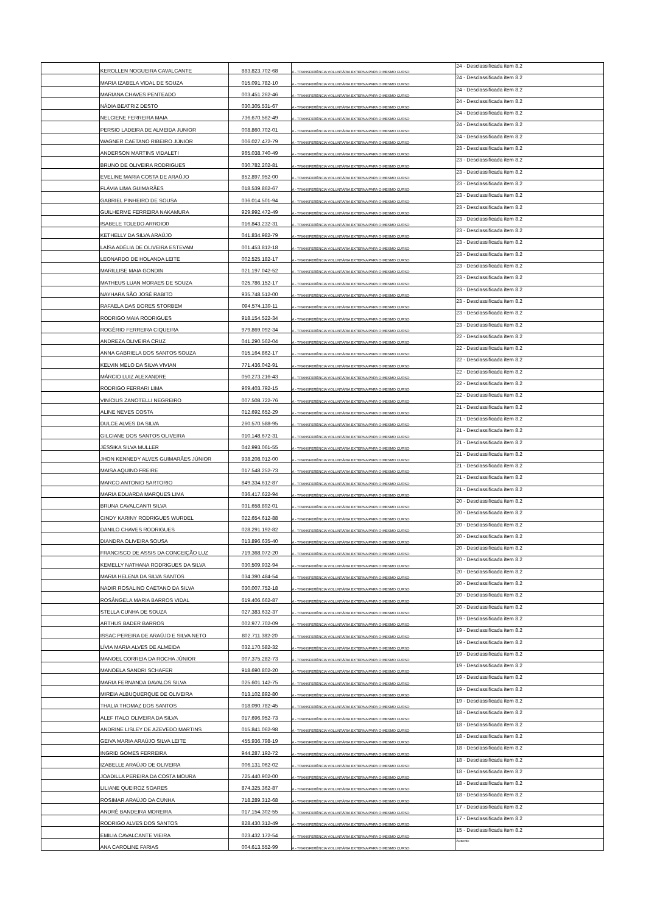| | KEROLLEN NOGUEIRA CAVALCANTE | 883.823.702-68 | A - TRANSFERÊNCIA VOLUNTÁRIA EXTERNA PARA O MESMO CURSO | 24 - Desclassificada item 8.2 |
| | MARIA IZABELA VIDAL DE SOUZA | 015.091.782-10 | A - TRANSFERÊNCIA VOLUNTÁRIA EXTERNA PARA O MESMO CURSO | 24 - Desclassificada item 8.2 |
| | MARIANA CHAVES PENTEADO | 003.451.262-46 | A - TRANSFERÊNCIA VOLUNTÁRIA EXTERNA PARA O MESMO CURSO | 24 - Desclassificada item 8.2 |
| | NÁDIA BEATRIZ DESTO | 030.305.531-67 | A - TRANSFERÊNCIA VOLUNTÁRIA EXTERNA PARA O MESMO CURSO | 24 - Desclassificada item 8.2 |
| | NELCIENE FERREIRA MAIA | 736.670.562-49 | A - TRANSFERÊNCIA VOLUNTÁRIA EXTERNA PARA O MESMO CURSO | 24 - Desclassificada item 8.2 |
| | PERSIO LADEIRA DE ALMEIDA JUNIOR | 008.860.702-01 | A - TRANSFERÊNCIA VOLUNTÁRIA EXTERNA PARA O MESMO CURSO | 24 - Desclassificada item 8.2 |
| | WAGNER CAETANO RIBEIRO JÚNIOR | 006.027.472-79 | A - TRANSFERÊNCIA VOLUNTÁRIA EXTERNA PARA O MESMO CURSO | 24 - Desclassificada item 8.2 |
| | ANDERSON MARTINS VIDALETI | 965.038.740-49 | A - TRANSFERÊNCIA VOLUNTÁRIA EXTERNA PARA O MESMO CURSO | 23 - Desclassificada item 8.2 |
| | BRUNO DE OLIVEIRA RODRIGUES | 030.782.202-81 | A - TRANSFERÊNCIA VOLUNTÁRIA EXTERNA PARA O MESMO CURSO | 23 - Desclassificada item 8.2 |
| | EVELINE MARIA COSTA DE ARAÚJO | 852.897.952-00 | A - TRANSFERÊNCIA VOLUNTÁRIA EXTERNA PARA O MESMO CURSO | 23 - Desclassificada item 8.2 |
| | FLÁVIA LIMA GUIMARÃES | 018.539.862-67 | A - TRANSFERÊNCIA VOLUNTÁRIA EXTERNA PARA O MESMO CURSO | 23 - Desclassificada item 8.2 |
| | GABRIEL PINHEIRO DE SOUSA | 036.014.501-94 | A - TRANSFERÊNCIA VOLUNTÁRIA EXTERNA PARA O MESMO CURSO | 23 - Desclassificada item 8.2 |
| | GUILHERME FERREIRA NAKAMURA | 929.992.472-49 | A - TRANSFERÊNCIA VOLUNTÁRIA EXTERNA PARA O MESMO CURSO | 23 - Desclassificada item 8.2 |
| | ISABELE TOLEDO ARROIO0 | 016.843.232-31 | A - TRANSFERÊNCIA VOLUNTÁRIA EXTERNA PARA O MESMO CURSO | 23 - Desclassificada item 8.2 |
| | KETHELLY DA SILVA ARAÚJO | 041.834.982-79 | A - TRANSFERÊNCIA VOLUNTÁRIA EXTERNA PARA O MESMO CURSO | 23 - Desclassificada item 8.2 |
| | LAÍSA ADÉLIA DE OLIVEIRA ESTEVAM | 001.453.812-18 | A - TRANSFERÊNCIA VOLUNTÁRIA EXTERNA PARA O MESMO CURSO | 23 - Desclassificada item 8.2 |
| | LEONARDO DE HOLANDA LEITE | 002.525.182-17 | A - TRANSFERÊNCIA VOLUNTÁRIA EXTERNA PARA O MESMO CURSO | 23 - Desclassificada item 8.2 |
| | MARILLISE MAIA GONDIN | 021.197.042-52 | A - TRANSFERÊNCIA VOLUNTÁRIA EXTERNA PARA O MESMO CURSO | 23 - Desclassificada item 8.2 |
| | MATHEUS LUAN MORAES DE SOUZA | 025.786.152-17 | A - TRANSFERÊNCIA VOLUNTÁRIA EXTERNA PARA O MESMO CURSO | 23 - Desclassificada item 8.2 |
| | NAYHARA SÃO JOSÉ RABITO | 935.748.512-00 | A - TRANSFERÊNCIA VOLUNTÁRIA EXTERNA PARA O MESMO CURSO | 23 - Desclassificada item 8.2 |
| | RAFAELA DAS DORES STORBEM | 094.574.139-11 | A - TRANSFERÊNCIA VOLUNTÁRIA EXTERNA PARA O MESMO CURSO | 23 - Desclassificada item 8.2 |
| | RODRIGO MAIA RODRIGUES | 918.154.522-34 | A - TRANSFERÊNCIA VOLUNTÁRIA EXTERNA PARA O MESMO CURSO | 23 - Desclassificada item 8.2 |
| | ROGÉRIO FERREIRA CIQUEIRA | 979.869.092-34 | A - TRANSFERÊNCIA VOLUNTÁRIA EXTERNA PARA O MESMO CURSO | 23 - Desclassificada item 8.2 |
| | ANDREZA OLIVEIRA CRUZ | 041.290.562-04 | A - TRANSFERÊNCIA VOLUNTÁRIA EXTERNA PARA O MESMO CURSO | 22 - Desclassificada item 8.2 |
| | ANNA GABRIELA DOS SANTOS SOUZA | 015.164.862-17 | A - TRANSFERÊNCIA VOLUNTÁRIA EXTERNA PARA O MESMO CURSO | 22 - Desclassificada item 8.2 |
| | KELVIN MELO DA SILVA VIVIAN | 771.436.042-91 | A - TRANSFERÊNCIA VOLUNTÁRIA EXTERNA PARA O MESMO CURSO | 22 - Desclassificada item 8.2 |
| | MÁRCIO LUIZ ALEXANDRE | 050.273.216-43 | A - TRANSFERÊNCIA VOLUNTÁRIA EXTERNA PARA O MESMO CURSO | 22 - Desclassificada item 8.2 |
| | RODRIGO FERRARI LIMA | 969.403.792-15 | A - TRANSFERÊNCIA VOLUNTÁRIA EXTERNA PARA O MESMO CURSO | 22 - Desclassificada item 8.2 |
| | VINÍCIUS ZANOTELLI NEGREIRO | 007.508.722-76 | A - TRANSFERÊNCIA VOLUNTÁRIA EXTERNA PARA O MESMO CURSO | 22 - Desclassificada item 8.2 |
| | ALINE NEVES COSTA | 012.692.652-29 | A - TRANSFERÊNCIA VOLUNTÁRIA EXTERNA PARA O MESMO CURSO | 21 - Desclassificada item 8.2 |
| | DULCE ALVES DA SILVA | 260.570.588-95 | A - TRANSFERÊNCIA VOLUNTÁRIA EXTERNA PARA O MESMO CURSO | 21 - Desclassificada item 8.2 |
| | GILCIANE DOS SANTOS OLIVEIRA | 010.148.672-31 | A - TRANSFERÊNCIA VOLUNTÁRIA EXTERNA PARA O MESMO CURSO | 21 - Desclassificada item 8.2 |
| | JÉSSIKA SILVA MULLER | 042.993.061-55 | A - TRANSFERÊNCIA VOLUNTÁRIA EXTERNA PARA O MESMO CURSO | 21 - Desclassificada item 8.2 |
| | JHON KENNEDY ALVES GUIMARÃES JÚNIOR | 938.208.012-00 | A - TRANSFERÊNCIA VOLUNTÁRIA EXTERNA PARA O MESMO CURSO | 21 - Desclassificada item 8.2 |
| | MAISA AQUINO FREIRE | 017.548.252-73 | A - TRANSFERÊNCIA VOLUNTÁRIA EXTERNA PARA O MESMO CURSO | 21 - Desclassificada item 8.2 |
| | MARCO ANTONIO SARTORIO | 849.334.612-87 | A - TRANSFERÊNCIA VOLUNTÁRIA EXTERNA PARA O MESMO CURSO | 21 - Desclassificada item 8.2 |
| | MARIA EDUARDA MARQUES LIMA | 036.417.622-94 | A - TRANSFERÊNCIA VOLUNTÁRIA EXTERNA PARA O MESMO CURSO | 21 - Desclassificada item 8.2 |
| | BRUNA CAVALCANTI SILVA | 031.658.892-01 | A - TRANSFERÊNCIA VOLUNTÁRIA EXTERNA PARA O MESMO CURSO | 20 - Desclassificada item 8.2 |
| | CINDY KARINY RODRIGUES WURDEL | 022.654.612-88 | A - TRANSFERÊNCIA VOLUNTÁRIA EXTERNA PARA O MESMO CURSO | 20 - Desclassificada item 8.2 |
| | DANILO CHAVES RODRIGUES | 028.291.192-82 | A - TRANSFERÊNCIA VOLUNTÁRIA EXTERNA PARA O MESMO CURSO | 20 - Desclassificada item 8.2 |
| | DIANDRA OLIVEIRA SOUSA | 013.896.635-40 | A - TRANSFERÊNCIA VOLUNTÁRIA EXTERNA PARA O MESMO CURSO | 20 - Desclassificada item 8.2 |
| | FRANCISCO DE ASSIS DA CONCEIÇÃO LUZ | 719.368.072-20 | A - TRANSFERÊNCIA VOLUNTÁRIA EXTERNA PARA O MESMO CURSO | 20 - Desclassificada item 8.2 |
| | KEMELLY NATHANA RODRIGUES DA SILVA | 030.509.932-94 | A - TRANSFERÊNCIA VOLUNTÁRIA EXTERNA PARA O MESMO CURSO | 20 - Desclassificada item 8.2 |
| | MARIA HELENA DA SILVA SANTOS | 034.390.484-54 | A - TRANSFERÊNCIA VOLUNTÁRIA EXTERNA PARA O MESMO CURSO | 20 - Desclassificada item 8.2 |
| | NADIR ROSALINO CAETANO DA SILVA | 030.007.752-18 | A - TRANSFERÊNCIA VOLUNTÁRIA EXTERNA PARA O MESMO CURSO | 20 - Desclassificada item 8.2 |
| | ROSÂNGELA MARIA BARROS VIDAL | 619.406.662-87 | A - TRANSFERÊNCIA VOLUNTÁRIA EXTERNA PARA O MESMO CURSO | 20 - Desclassificada item 8.2 |
| | STELLA CUNHA DE SOUZA | 027.383.632-37 | A - TRANSFERÊNCIA VOLUNTÁRIA EXTERNA PARA O MESMO CURSO | 20 - Desclassificada item 8.2 |
| | ARTHUS BADER BARROS | 002.977.702-09 | A - TRANSFERÊNCIA VOLUNTÁRIA EXTERNA PARA O MESMO CURSO | 19 - Desclassificada item 8.2 |
| | ISSAC PEREIRA DE ARAÚJO E SILVA NETO | 802.711.382-20 | A - TRANSFERÊNCIA VOLUNTÁRIA EXTERNA PARA O MESMO CURSO | 19 - Desclassificada item 8.2 |
| | LÍVIA MARIA ALVES DE ALMEIDA | 032.170.582-32 | A - TRANSFERÊNCIA VOLUNTÁRIA EXTERNA PARA O MESMO CURSO | 19 - Desclassificada item 8.2 |
| | MANOEL CORREIA DA ROCHA JÚNIOR | 007.375.282-73 | A - TRANSFERÊNCIA VOLUNTÁRIA EXTERNA PARA O MESMO CURSO | 19 - Desclassificada item 8.2 |
| | MANOELA SANDRI SCHAFER | 918.690.802-20 | A - TRANSFERÊNCIA VOLUNTÁRIA EXTERNA PARA O MESMO CURSO | 19 - Desclassificada item 8.2 |
| | MARIA FERNANDA DAVALOS SILVA | 025.601.142-75 | A - TRANSFERÊNCIA VOLUNTÁRIA EXTERNA PARA O MESMO CURSO | 19 - Desclassificada item 8.2 |
| | MIREIA ALBUQUERQUE DE OLIVEIRA | 013.102.892-80 | A - TRANSFERÊNCIA VOLUNTÁRIA EXTERNA PARA O MESMO CURSO | 19 - Desclassificada item 8.2 |
| | THALIA THOMAZ DOS SANTOS | 018.090.782-45 | A - TRANSFERÊNCIA VOLUNTÁRIA EXTERNA PARA O MESMO CURSO | 19 - Desclassificada item 8.2 |
| | ALEF ITALO OLIVEIRA DA SILVA | 017.696.952-73 | A - TRANSFERÊNCIA VOLUNTÁRIA EXTERNA PARA O MESMO CURSO | 18 - Desclassificada item 8.2 |
| | ANDRINE LISLEY DE AZEVEDO MARTINS | 015.841.062-98 | A - TRANSFERÊNCIA VOLUNTÁRIA EXTERNA PARA O MESMO CURSO | 18 - Desclassificada item 8.2 |
| | GEIVA MARIA ARAÚJO SILVA LEITE | 455.936.798-19 | A - TRANSFERÊNCIA VOLUNTÁRIA EXTERNA PARA O MESMO CURSO | 18 - Desclassificada item 8.2 |
| | INGRID GOMES FERREIRA | 944.287.192-72 | A - TRANSFERÊNCIA VOLUNTÁRIA EXTERNA PARA O MESMO CURSO | 18 - Desclassificada item 8.2 |
| | IZABELLE ARAÚJO DE OLIVEIRA | 006.131.062-02 | A - TRANSFERÊNCIA VOLUNTÁRIA EXTERNA PARA O MESMO CURSO | 18 - Desclassificada item 8.2 |
| | JOADILLA PEREIRA DA COSTA MOURA | 725.440.902-00 | A - TRANSFERÊNCIA VOLUNTÁRIA EXTERNA PARA O MESMO CURSO | 18 - Desclassificada item 8.2 |
| | LILIANE QUEIROZ SOARES | 874.325.362-87 | A - TRANSFERÊNCIA VOLUNTÁRIA EXTERNA PARA O MESMO CURSO | 18 - Desclassificada item 8.2 |
| | ROSIMAR ARAÚJO DA CUNHA | 718.289.312-68 | A - TRANSFERÊNCIA VOLUNTÁRIA EXTERNA PARA O MESMO CURSO | 18 - Desclassificada item 8.2 |
| | ANDRÉ BANDEIRA MOREIRA | 017.154.302-55 | A - TRANSFERÊNCIA VOLUNTÁRIA EXTERNA PARA O MESMO CURSO | 17 - Desclassificada item 8.2 |
| | RODRIGO ALVES DOS SANTOS | 828.430.312-49 | A - TRANSFERÊNCIA VOLUNTÁRIA EXTERNA PARA O MESMO CURSO | 17 - Desclassificada item 8.2 |
| | EMILIA CAVALCANTE VIEIRA | 023.432.172-54 | A - TRANSFERÊNCIA VOLUNTÁRIA EXTERNA PARA O MESMO CURSO | 15 - Desclassificada item 8.2 |
| | ANA CAROLINE FARIAS | 004.613.552-99 | A - TRANSFERÊNCIA VOLUNTÁRIA EXTERNA PARA O MESMO CURSO | Ausente |